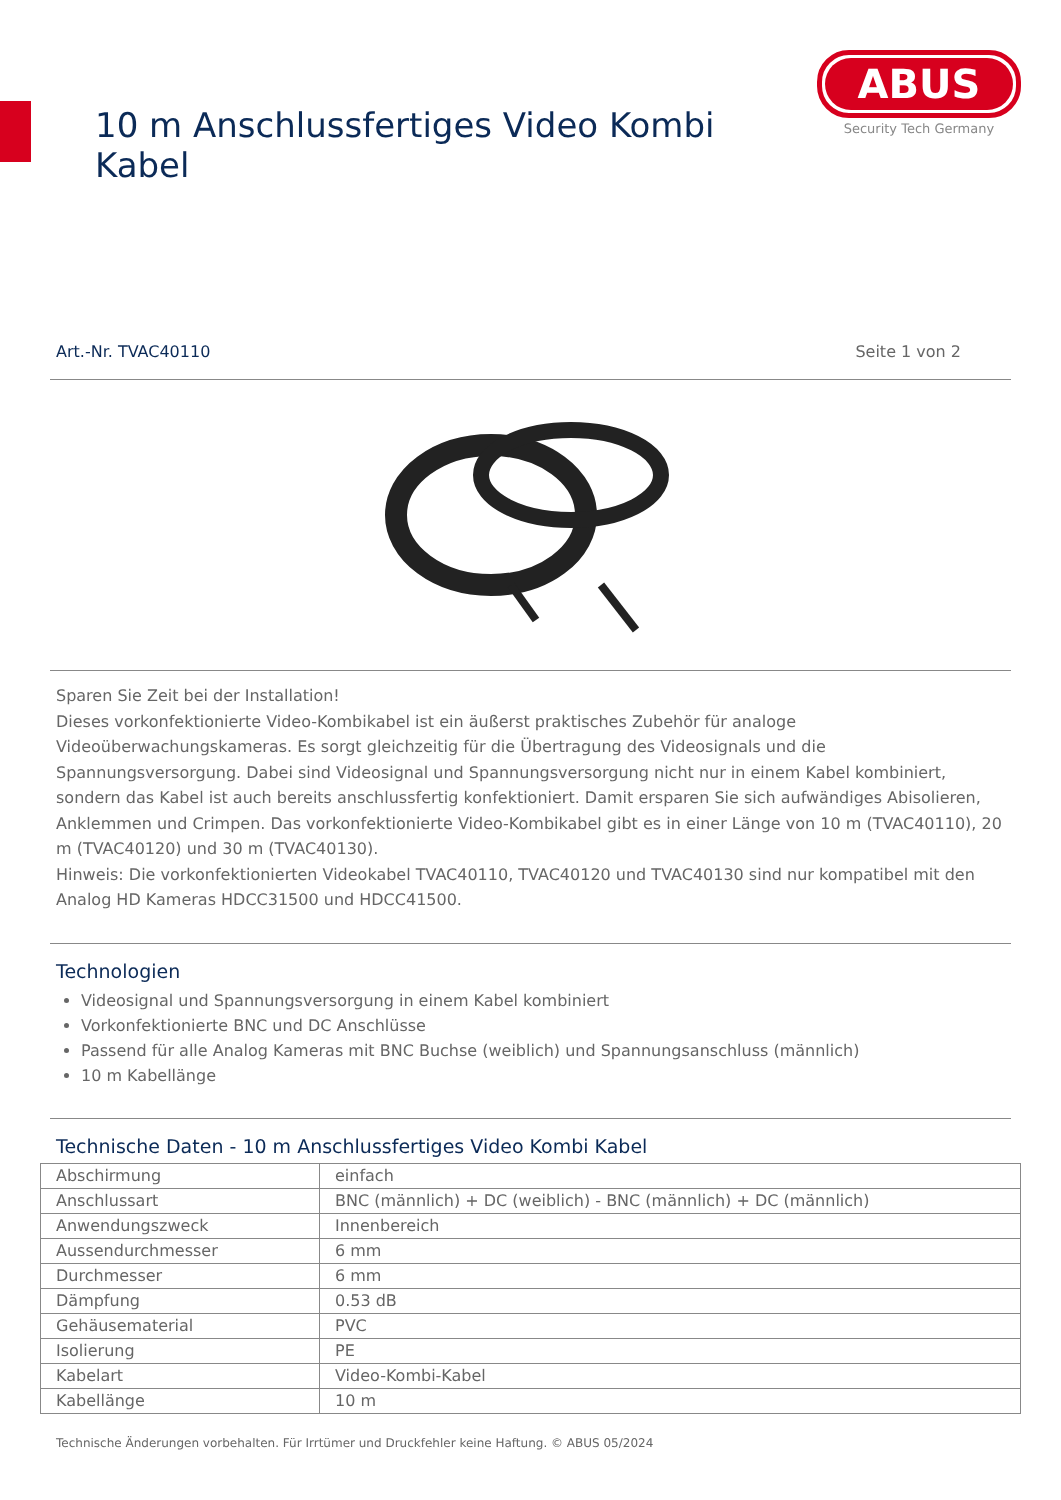10 m Anschlussfertiges Video Kombi Kabel
ABUS
Security Tech Germany
Art.-Nr. TVAC40110 Seite 1 von 2
Sparen Sie Zeit bei der Installation!
Dieses vorkonfektionierte Video-Kombikabel ist ein äußerst praktisches Zubehör für analoge Videoüberwachungskameras. Es sorgt gleichzeitig für die Übertragung des Videosignals und die Spannungsversorgung. Dabei sind Videosignal und Spannungsversorgung nicht nur in einem Kabel kombiniert, sondern das Kabel ist auch bereits anschlussfertig konfektioniert. Damit ersparen Sie sich aufwändiges Abisolieren, Anklemmen und Crimpen. Das vorkonfektionierte Video-Kombikabel gibt es in einer Länge von 10 m (TVAC40110), 20 m (TVAC40120) und 30 m (TVAC40130).
Hinweis: Die vorkonfektionierten Videokabel TVAC40110, TVAC40120 und TVAC40130 sind nur kompatibel mit den Analog HD Kameras HDCC31500 und HDCC41500.
Technologien
Videosignal und Spannungsversorgung in einem Kabel kombiniert
Vorkonfektionierte BNC und DC Anschlüsse
Passend für alle Analog Kameras mit BNC Buchse (weiblich) und Spannungsanschluss (männlich)
10 m Kabellänge
Technische Daten - 10 m Anschlussfertiges Video Kombi Kabel
| Abschirmung | einfach |
| Anschlussart | BNC (männlich) + DC (weiblich) - BNC (männlich) + DC (männlich) |
| Anwendungszweck | Innenbereich |
| Aussendurchmesser | 6 mm |
| Durchmesser | 6 mm |
| Dämpfung | 0.53 dB |
| Gehäusematerial | PVC |
| Isolierung | PE |
| Kabelart | Video-Kombi-Kabel |
| Kabellänge | 10 m |
Technische Änderungen vorbehalten. Für Irrtümer und Druckfehler keine Haftung. © ABUS 05/2024